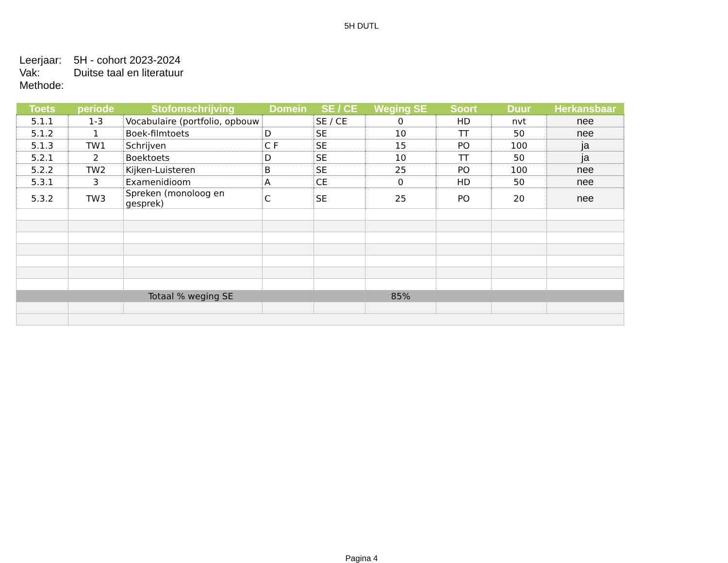5H DUTL
| Leerjaar: | 5H - cohort 2023-2024 |
| Vak: | Duitse taal en literatuur |
| Methode: | |
| Toets | periode | Stofomschrijving | Domein | SE / CE | Weging SE | Soort | Duur | Herkansbaar |
| --- | --- | --- | --- | --- | --- | --- | --- | --- |
| 5.1.1 | 1-3 | Vocabulaire (portfolio, opbouw | | SE / CE | 0 | HD | nvt | nee |
| 5.1.2 | 1 | Boek-filmtoets | D | SE | 10 | TT | 50 | nee |
| 5.1.3 | TW1 | Schrijven | C F | SE | 15 | PO | 100 | ja |
| 5.2.1 | 2 | Boektoets | D | SE | 10 | TT | 50 | ja |
| 5.2.2 | TW2 | Kijken-Luisteren | B | SE | 25 | PO | 100 | nee |
| 5.3.1 | 3 | Examenidioom | A | CE | 0 | HD | 50 | nee |
| 5.3.2 | TW3 | Spreken (monoloog en gesprek) | C | SE | 25 | PO | 20 | nee |
| Totaal % weging SE | | | | | 85% | | | |
Pagina 4